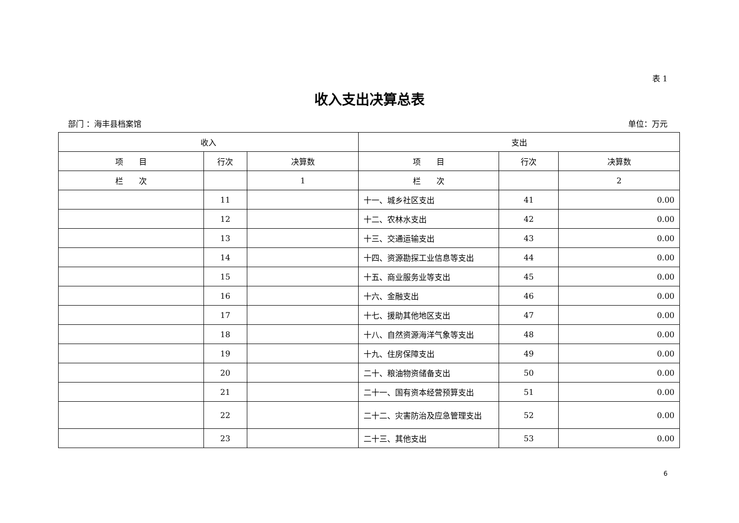表 1
收入支出决算总表
部门 ：海丰县档案馆 单位：万元
| 收入 | | | 支出 | | |
| --- | --- | --- | --- | --- | --- |
| 项 目 | 行次 | 决算数 | 项 目 | 行次 | 决算数 |
| 栏 次 | | 1 | 栏 次 | | 2 |
| | 11 | | 十一、城乡社区支出 | 41 | 0.00 |
| | 12 | | 十二、农林水支出 | 42 | 0.00 |
| | 13 | | 十三、交通运输支出 | 43 | 0.00 |
| | 14 | | 十四、资源勘探工业信息等支出 | 44 | 0.00 |
| | 15 | | 十五、商业服务业等支出 | 45 | 0.00 |
| | 16 | | 十六、金融支出 | 46 | 0.00 |
| | 17 | | 十七、援助其他地区支出 | 47 | 0.00 |
| | 18 | | 十八、自然资源海洋气象等支出 | 48 | 0.00 |
| | 19 | | 十九、住房保障支出 | 49 | 0.00 |
| | 20 | | 二十、粮油物资储备支出 | 50 | 0.00 |
| | 21 | | 二十一、国有资本经营预算支出 | 51 | 0.00 |
| | 22 | | 二十二、灾害防治及应急管理支出 | 52 | 0.00 |
| | 23 | | 二十三、其他支出 | 53 | 0.00 |
6